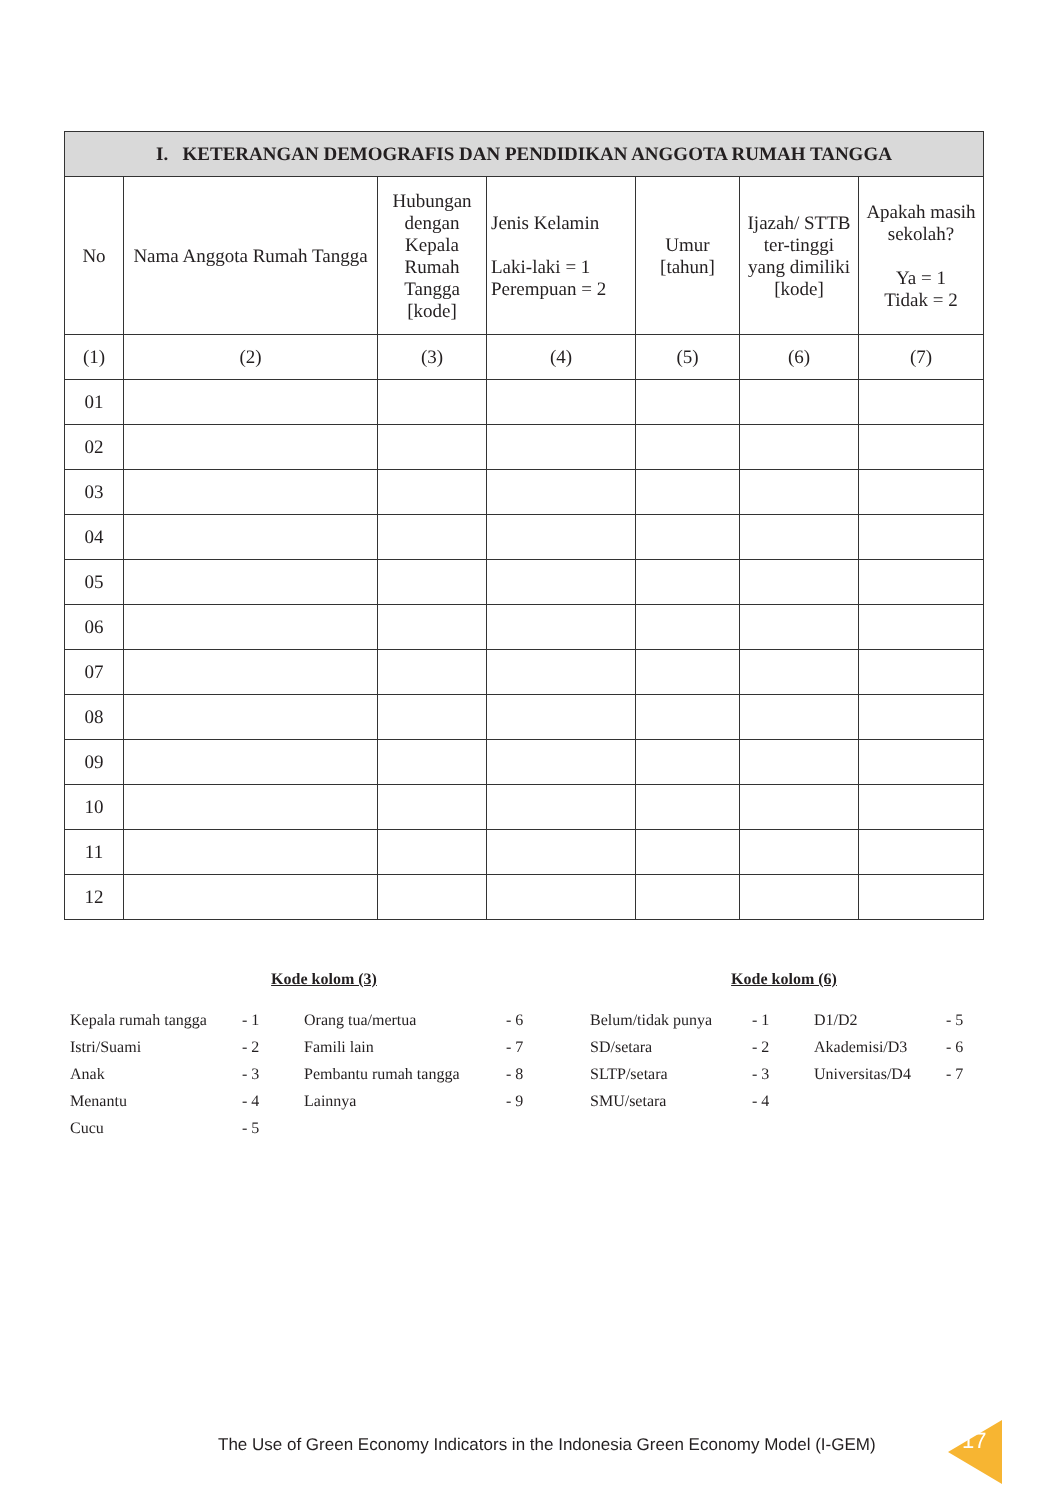| I. KETERANGAN DEMOGRAFIS DAN PENDIDIKAN ANGGOTA RUMAH TANGGA | | | | | | |
| --- | --- | --- | --- | --- | --- | --- |
| No | Nama Anggota Rumah Tangga | Hubungan dengan Kepala Rumah Tangga [kode] | Jenis Kelamin Laki-laki = 1 Perempuan = 2 | Umur [tahun] | Ijazah/ STTB ter-tinggi yang dimiliki [kode] | Apakah masih sekolah? Ya = 1 Tidak = 2 |
| (1) | (2) | (3) | (4) | (5) | (6) | (7) |
| 01 | | | | | | |
| 02 | | | | | | |
| 03 | | | | | | |
| 04 | | | | | | |
| 05 | | | | | | |
| 06 | | | | | | |
| 07 | | | | | | |
| 08 | | | | | | |
| 09 | | | | | | |
| 10 | | | | | | |
| 11 | | | | | | |
| 12 | | | | | | |
Kode kolom (3)
| Kepala rumah tangga | - 1 | Orang tua/mertua | - 6 |
| Istri/Suami | - 2 | Famili lain | - 7 |
| Anak | - 3 | Pembantu rumah tangga | - 8 |
| Menantu | - 4 | Lainnya | - 9 |
| Cucu | - 5 | | |
Kode kolom (6)
| Belum/tidak punya | - 1 | D1/D2 | - 5 |
| SD/setara | - 2 | Akademisi/D3 | - 6 |
| SLTP/setara | - 3 | Universitas/D4 | - 7 |
| SMU/setara | - 4 | | |
The Use of Green Economy Indicators in the Indonesia Green Economy Model (I-GEM)
17